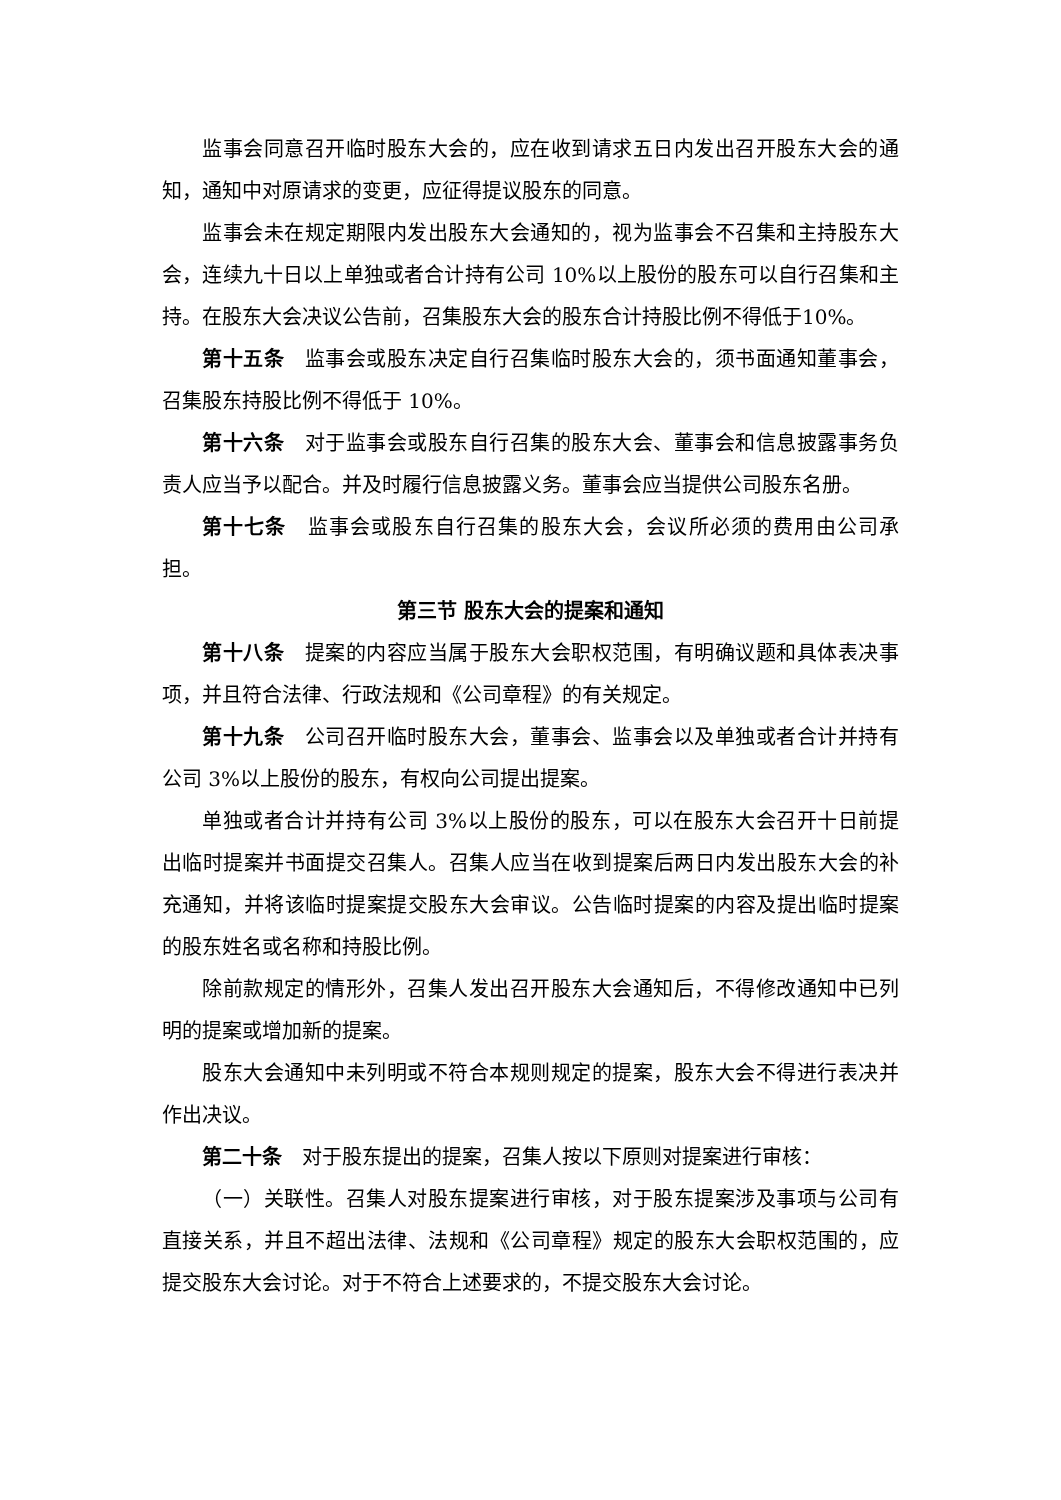监事会同意召开临时股东大会的，应在收到请求五日内发出召开股东大会的通知，通知中对原请求的变更，应征得提议股东的同意。
监事会未在规定期限内发出股东大会通知的，视为监事会不召集和主持股东大会，连续九十日以上单独或者合计持有公司 10%以上股份的股东可以自行召集和主持。在股东大会决议公告前，召集股东大会的股东合计持股比例不得低于10%。
第十五条　监事会或股东决定自行召集临时股东大会的，须书面通知董事会，召集股东持股比例不得低于 10%。
第十六条　对于监事会或股东自行召集的股东大会、董事会和信息披露事务负责人应当予以配合。并及时履行信息披露义务。董事会应当提供公司股东名册。
第十七条　监事会或股东自行召集的股东大会，会议所必须的费用由公司承担。
第三节 股东大会的提案和通知
第十八条　提案的内容应当属于股东大会职权范围，有明确议题和具体表决事项，并且符合法律、行政法规和《公司章程》的有关规定。
第十九条　公司召开临时股东大会，董事会、监事会以及单独或者合计并持有公司 3%以上股份的股东，有权向公司提出提案。
单独或者合计并持有公司 3%以上股份的股东，可以在股东大会召开十日前提出临时提案并书面提交召集人。召集人应当在收到提案后两日内发出股东大会的补充通知，并将该临时提案提交股东大会审议。公告临时提案的内容及提出临时提案的股东姓名或名称和持股比例。
除前款规定的情形外，召集人发出召开股东大会通知后，不得修改通知中已列明的提案或增加新的提案。
股东大会通知中未列明或不符合本规则规定的提案，股东大会不得进行表决并作出决议。
第二十条　对于股东提出的提案，召集人按以下原则对提案进行审核：
（一）关联性。召集人对股东提案进行审核，对于股东提案涉及事项与公司有直接关系，并且不超出法律、法规和《公司章程》规定的股东大会职权范围的，应提交股东大会讨论。对于不符合上述要求的，不提交股东大会讨论。